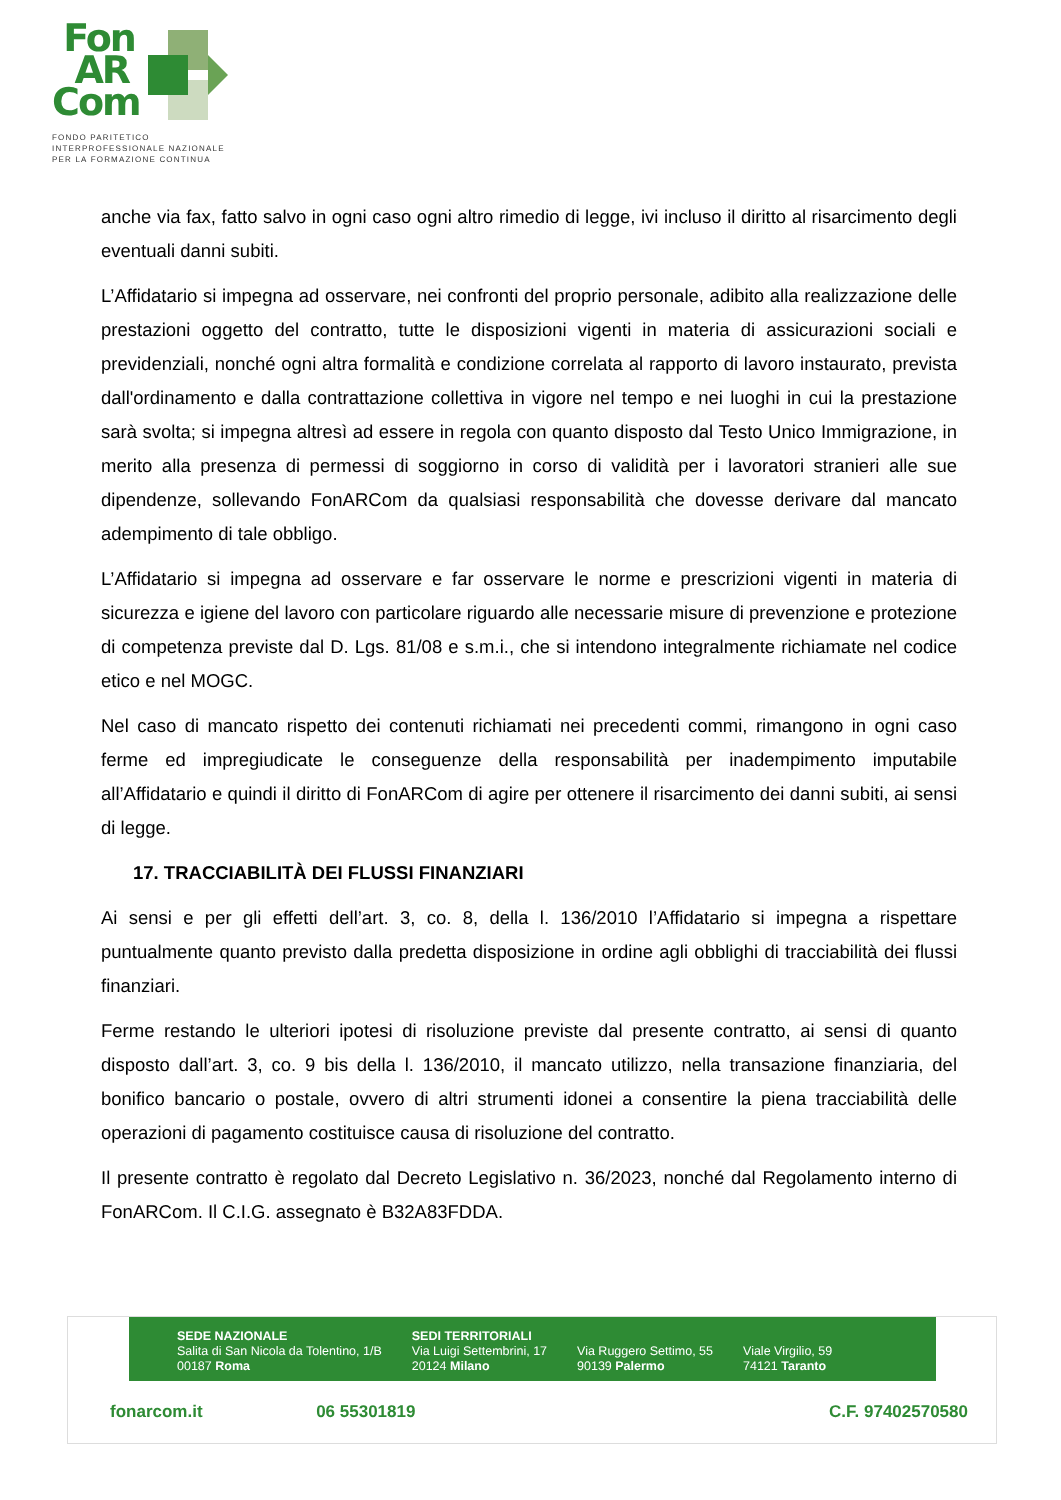Fon
AR
Com
FONDO PARITETICO
INTERPROFESSIONALE NAZIONALE
PER LA FORMAZIONE CONTINUA
anche via fax, fatto salvo in ogni caso ogni altro rimedio di legge, ivi incluso il diritto al risarcimento degli eventuali danni subiti.
L’Affidatario si impegna ad osservare, nei confronti del proprio personale, adibito alla realizzazione delle prestazioni oggetto del contratto, tutte le disposizioni vigenti in materia di assicurazioni sociali e previdenziali, nonché ogni altra formalità e condizione correlata al rapporto di lavoro instaurato, prevista dall'ordinamento e dalla contrattazione collettiva in vigore nel tempo e nei luoghi in cui la prestazione sarà svolta; si impegna altresì ad essere in regola con quanto disposto dal Testo Unico Immigrazione, in merito alla presenza di permessi di soggiorno in corso di validità per i lavoratori stranieri alle sue dipendenze, sollevando FonARCom da qualsiasi responsabilità che dovesse derivare dal mancato adempimento di tale obbligo.
L’Affidatario si impegna ad osservare e far osservare le norme e prescrizioni vigenti in materia di sicurezza e igiene del lavoro con particolare riguardo alle necessarie misure di prevenzione e protezione di competenza previste dal D. Lgs. 81/08 e s.m.i., che si intendono integralmente richiamate nel codice etico e nel MOGC.
Nel caso di mancato rispetto dei contenuti richiamati nei precedenti commi, rimangono in ogni caso ferme ed impregiudicate le conseguenze della responsabilità per inadempimento imputabile all’Affidatario e quindi il diritto di FonARCom di agire per ottenere il risarcimento dei danni subiti, ai sensi di legge.
17. TRACCIABILITÀ DEI FLUSSI FINANZIARI
Ai sensi e per gli effetti dell’art. 3, co. 8, della l. 136/2010 l’Affidatario si impegna a rispettare puntualmente quanto previsto dalla predetta disposizione in ordine agli obblighi di tracciabilità dei flussi finanziari.
Ferme restando le ulteriori ipotesi di risoluzione previste dal presente contratto, ai sensi di quanto disposto dall’art. 3, co. 9 bis della l. 136/2010, il mancato utilizzo, nella transazione finanziaria, del bonifico bancario o postale, ovvero di altri strumenti idonei a consentire la piena tracciabilità delle operazioni di pagamento costituisce causa di risoluzione del contratto.
Il presente contratto è regolato dal Decreto Legislativo n. 36/2023, nonché dal Regolamento interno di FonARCom. Il C.I.G. assegnato è B32A83FDDA.
SEDE NAZIONALE
Salita di San Nicola da Tolentino, 1/B
00187 Roma
SEDI TERRITORIALI
Via Luigi Settembrini, 17
20124 Milano
Via Ruggero Settimo, 55
90139 Palermo
Viale Virgilio, 59
74121 Taranto
fonarcom.it 06 55301819 C.F. 97402570580